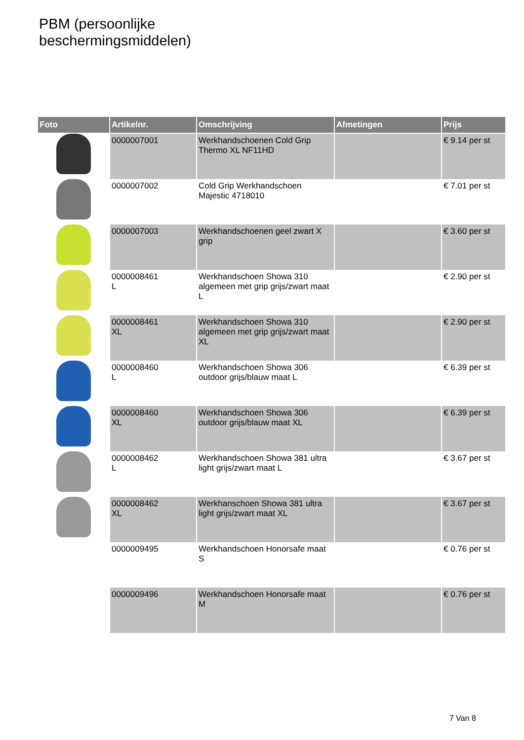PBM (persoonlijke
beschermingsmiddelen)
| Foto | Artikelnr. | Omschrijving | Afmetingen | Prijs |
| --- | --- | --- | --- | --- |
| | 0000007001 | Werkhandschoenen Cold Grip Thermo XL NF11HD | | € 9.14 per st |
| | 0000007002 | Cold Grip Werkhandschoen Majestic 4718010 | | € 7.01 per st |
| | 0000007003 | Werkhandschoenen geel zwart X grip | | € 3.60 per st |
| | 0000008461 L | Werkhandschoen Showa 310 algemeen met grip grijs/zwart maat L | | € 2.90 per st |
| | 0000008461 XL | Werkhandschoen Showa 310 algemeen met grip grijs/zwart maat XL | | € 2.90 per st |
| | 0000008460 L | Werkhandschoen Showa 306 outdoor grijs/blauw maat L | | € 6.39 per st |
| | 0000008460 XL | Werkhandschoen Showa 306 outdoor grijs/blauw maat XL | | € 6.39 per st |
| | 0000008462 L | Werkhandschoen Showa 381 ultra light grijs/zwart maat L | | € 3.67 per st |
| | 0000008462 XL | Werkhanschoen Showa 381 ultra light grijs/zwart maat XL | | € 3.67 per st |
| | 0000009495 | Werkhandschoen Honorsafe maat S | | € 0.76 per st |
| | 0000009496 | Werkhandschoen Honorsafe maat M | | € 0.76 per st |
7 Van 8